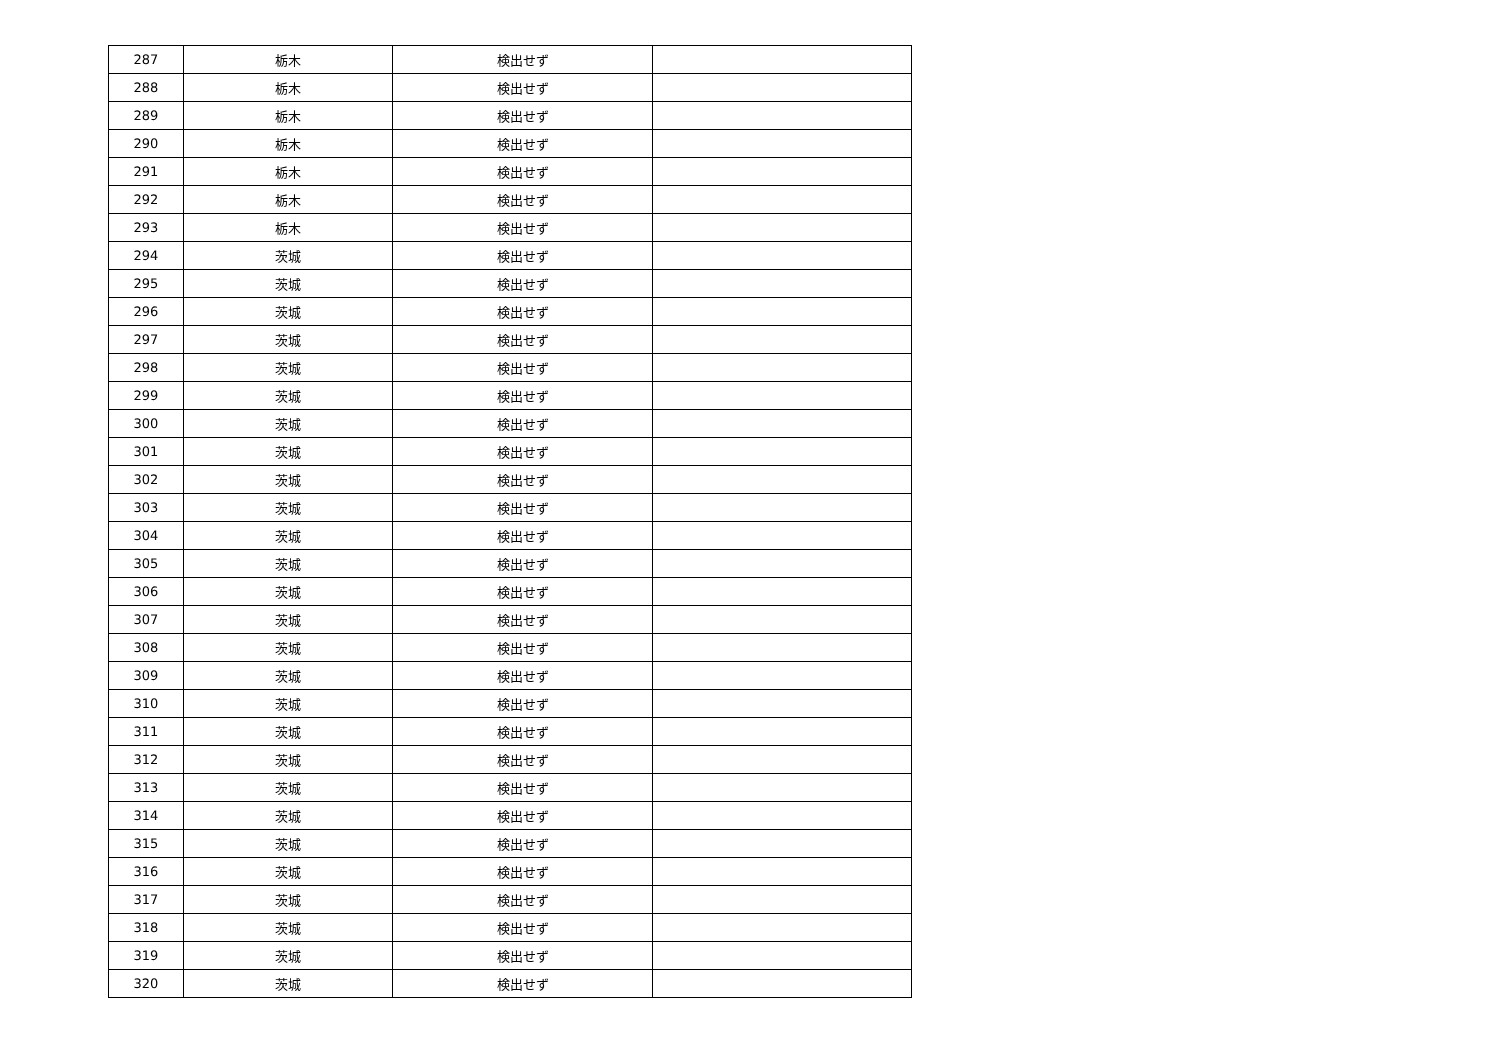| 287 | 栃木 | 検出せず | |
| 288 | 栃木 | 検出せず | |
| 289 | 栃木 | 検出せず | |
| 290 | 栃木 | 検出せず | |
| 291 | 栃木 | 検出せず | |
| 292 | 栃木 | 検出せず | |
| 293 | 栃木 | 検出せず | |
| 294 | 茨城 | 検出せず | |
| 295 | 茨城 | 検出せず | |
| 296 | 茨城 | 検出せず | |
| 297 | 茨城 | 検出せず | |
| 298 | 茨城 | 検出せず | |
| 299 | 茨城 | 検出せず | |
| 300 | 茨城 | 検出せず | |
| 301 | 茨城 | 検出せず | |
| 302 | 茨城 | 検出せず | |
| 303 | 茨城 | 検出せず | |
| 304 | 茨城 | 検出せず | |
| 305 | 茨城 | 検出せず | |
| 306 | 茨城 | 検出せず | |
| 307 | 茨城 | 検出せず | |
| 308 | 茨城 | 検出せず | |
| 309 | 茨城 | 検出せず | |
| 310 | 茨城 | 検出せず | |
| 311 | 茨城 | 検出せず | |
| 312 | 茨城 | 検出せず | |
| 313 | 茨城 | 検出せず | |
| 314 | 茨城 | 検出せず | |
| 315 | 茨城 | 検出せず | |
| 316 | 茨城 | 検出せず | |
| 317 | 茨城 | 検出せず | |
| 318 | 茨城 | 検出せず | |
| 319 | 茨城 | 検出せず | |
| 320 | 茨城 | 検出せず | |